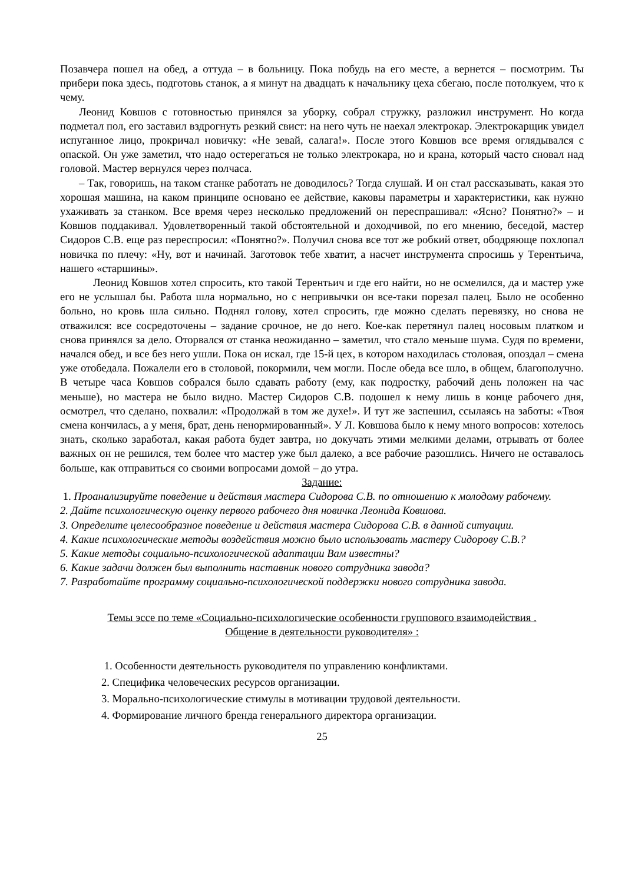Позавчера пошел на обед, а оттуда – в больницу. Пока побудь на его месте, а вернется – посмотрим. Ты прибери пока здесь, подготовь станок, а я минут на двадцать к начальнику цеха сбегаю, после потолкуем, что к чему.
Леонид Ковшов с готовностью принялся за уборку, собрал стружку, разложил инструмент. Но когда подметал пол, его заставил вздрогнуть резкий свист: на него чуть не наехал электрокар. Электрокарщик увидел испуганное лицо, прокричал новичку: «Не зевай, салага!». После этого Ковшов все время оглядывался с опаской. Он уже заметил, что надо остерегаться не только электрокара, но и крана, который часто сновал над головой. Мастер вернулся через полчаса.
– Так, говоришь, на таком станке работать не доводилось? Тогда слушай. И он стал рассказывать, какая это хорошая машина, на каком принципе основано ее действие, каковы параметры и характеристики, как нужно ухаживать за станком. Все время через несколько предложений он переспрашивал: «Ясно? Понятно?» – и Ковшов поддакивал. Удовлетворенный такой обстоятельной и доходчивой, по его мнению, беседой, мастер Сидоров С.В. еще раз переспросил: «Понятно?». Получил снова все тот же робкий ответ, ободряюще похлопал новичка по плечу: «Ну, вот и начинай. Заготовок тебе хватит, а насчет инструмента спросишь у Терентьича, нашего «старшины».
Леонид Ковшов хотел спросить, кто такой Терентьич и где его найти, но не осмелился, да и мастер уже его не услышал бы. Работа шла нормально, но с непривычки он все-таки порезал палец. Было не особенно больно, но кровь шла сильно. Поднял голову, хотел спросить, где можно сделать перевязку, но снова не отважился: все сосредоточены – задание срочное, не до него. Кое-как перетянул палец носовым платком и снова принялся за дело. Оторвался от станка неожиданно – заметил, что стало меньше шума. Судя по времени, начался обед, и все без него ушли. Пока он искал, где 15-й цех, в котором находилась столовая, опоздал – смена уже отобедала. Пожалели его в столовой, покормили, чем могли. После обеда все шло, в общем, благополучно. В четыре часа Ковшов собрался было сдавать работу (ему, как подростку, рабочий день положен на час меньше), но мастера не было видно. Мастер Сидоров С.В. подошел к нему лишь в конце рабочего дня, осмотрел, что сделано, похвалил: «Продолжай в том же духе!». И тут же заспешил, ссылаясь на заботы: «Твоя смена кончилась, а у меня, брат, день ненормированный». У Л. Ковшова было к нему много вопросов: хотелось знать, сколько заработал, какая работа будет завтра, но докучать этими мелкими делами, отрывать от более важных он не решился, тем более что мастер уже был далеко, а все рабочие разошлись. Ничего не оставалось больше, как отправиться со своими вопросами домой – до утра.
Задание:
1. Проанализируйте поведение и действия мастера Сидорова С.В. по отношению к молодому рабочему.
2. Дайте психологическую оценку первого рабочего дня новичка Леонида Ковшова.
3. Определите целесообразное поведение и действия мастера Сидорова С.В. в данной ситуации.
4. Какие психологические методы воздействия можно было использовать мастеру Сидорову С.В.?
5. Какие методы социально-психологической адаптации Вам известны?
6. Какие задачи должен был выполнить наставник нового сотрудника завода?
7. Разработайте программу социально-психологической поддержки нового сотрудника завода.
Темы эссе по теме «Социально-психологические особенности группового взаимодействия .
Общение в деятельности руководителя» :
1. Особенности деятельность руководителя по управлению конфликтами.
2. Специфика человеческих ресурсов организации.
3. Морально-психологические стимулы в мотивации трудовой деятельности.
4. Формирование личного бренда генерального директора организации.
25